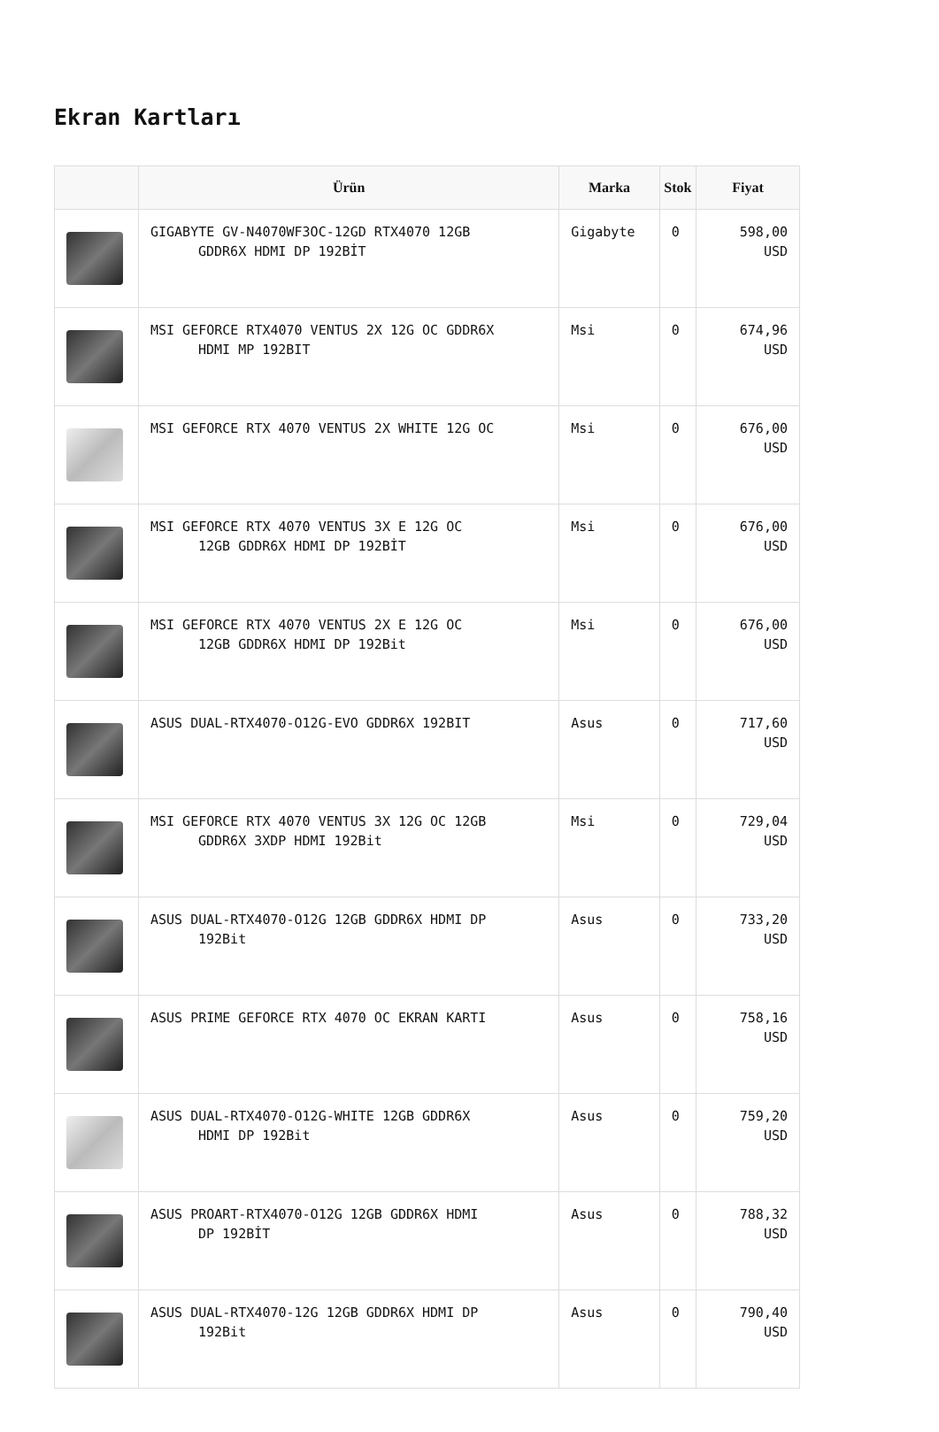Ekran Kartları
| | Ürün | Marka | Stok | Fiyat |
| --- | --- | --- | --- | --- |
| | GIGABYTE GV-N4070WF3OC-12GD RTX4070 12GB GDDR6X HDMI DP 192BİT | Gigabyte | 0 | 598,00 USD |
| | MSI GEFORCE RTX4070 VENTUS 2X 12G OC GDDR6X HDMI MP 192BIT | Msi | 0 | 674,96 USD |
| | MSI GEFORCE RTX 4070 VENTUS 2X WHITE 12G OC | Msi | 0 | 676,00 USD |
| | MSI GEFORCE RTX 4070 VENTUS 3X E 12G OC 12GB GDDR6X HDMI DP 192BİT | Msi | 0 | 676,00 USD |
| | MSI GEFORCE RTX 4070 VENTUS 2X E 12G OC 12GB GDDR6X HDMI DP 192Bit | Msi | 0 | 676,00 USD |
| | ASUS DUAL-RTX4070-O12G-EVO GDDR6X 192BIT | Asus | 0 | 717,60 USD |
| | MSI GEFORCE RTX 4070 VENTUS 3X 12G OC 12GB GDDR6X 3XDP HDMI 192Bit | Msi | 0 | 729,04 USD |
| | ASUS DUAL-RTX4070-O12G 12GB GDDR6X HDMI DP 192Bit | Asus | 0 | 733,20 USD |
| | ASUS PRIME GEFORCE RTX 4070 OC EKRAN KARTI | Asus | 0 | 758,16 USD |
| | ASUS DUAL-RTX4070-O12G-WHITE 12GB GDDR6X HDMI DP 192Bit | Asus | 0 | 759,20 USD |
| | ASUS PROART-RTX4070-O12G 12GB GDDR6X HDMI DP 192BİT | Asus | 0 | 788,32 USD |
| | ASUS DUAL-RTX4070-12G 12GB GDDR6X HDMI DP 192Bit | Asus | 0 | 790,40 USD |